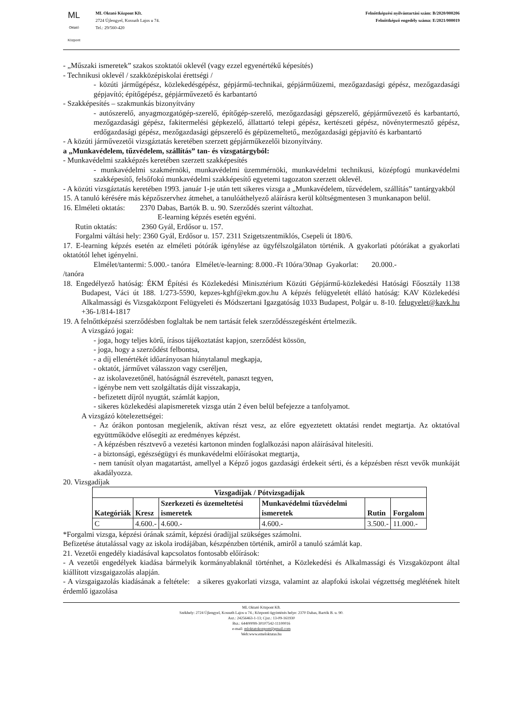ML
Oktató Központ
ML Oktató Központ Kft.
2724 Újlengyel, Kossuth Lajos u 74.
Tel.: 29/560-420
Felnőttképzési nyilvántartási szám: B/2020/000206
Felnőttképző engedély száma: E/2021/000019
- „Műszaki ismeretek” szakos szoktatói oklevél (vagy ezzel egyenértékű képesítés)
- Technikusi oklevél / szakközépiskolai érettségi /
- közúti járműgépész, közlekedésgépész, gépjármű-technikai, gépjárműüzemi, mezőgazdasági gépész, mezőgazdasági gépjavító; építőgépész, gépjárművezető és karbantartó
- Szakképesítés – szakmunkás bizonyítvány
- autószerelő, anyagmozgatógép-szerelő, építőgép-szerelő, mezőgazdasági gépszerelő, gépjárművezető és karbantartó, mezőgazdasági gépész, fakitermelési gépkezelő, állattartó telepi gépész, kertészeti gépész, növénytermesztő gépész, erdőgazdasági gépész, mezőgazdasági gépszerelő és gépüzemeltető„ mezőgazdasági gépjavító és karbantartó
- A közúti járművezetői vizsgáztatás keretében szerzett gépjárműkezelői bizonyítvány.
a „Munkavédelem, tűzvédelem, szállítás” tan- és vizsgatárgyból:
- Munkavédelmi szakképzés keretében szerzett szakképesítés
- munkavédelmi szakmérnöki, munkavédelmi üzemmérnöki, munkavédelmi technikusi, középfogú munkavédelmi szakképesítő, felsőfokú munkavédelmi szakképesítő egyetemi tagozaton szerzett oklevél.
- A közúti vizsgáztatás keretében 1993. január 1-je után tett sikeres vizsga a „Munkavédelem, tűzvédelem, szállítás” tantárgyakból
15. A tanuló kérésére más képzőszervhez átmehet, a tanulóáthelyező aláírásra kerül költségmentesen 3 munkanapon belül.
16. Elméleti oktatás: 2370 Dabas, Bartók B. u. 90. Szerződés szerint változhat.
E-learning képzés esetén egyéni.
Rutin oktatás: 2360 Gyál, Erdősor u. 157.
Forgalmi váltási hely: 2360 Gyál, Erdősor u. 157. 2311 Szigetszentmiklós, Csepeli út 180/6.
17. E-learning képzés esetén az elméleti pótórák igénylése az ügyfélszolgálaton történik. A gyakorlati pótórákat a gyakorlati oktatótól lehet igényelni.
Elmélet/tantermi: 5.000.- tanóra Elmélet/e-learning: 8.000.-Ft 10óra/30nap Gyakorlat: 20.000.-
/tanóra
18. Engedélyező hatóság: ÉKM Építési és Közlekedési Minisztérium Közúti Gépjármű-közlekedési Hatósági Főosztály 1138 Budapest, Váci út 188. 1/273-5590, kepzes-kghf@ekm.gov.hu A képzés felügyeletét ellátó hatóság: KAV Közlekedési Alkalmassági és Vizsgaközpont Felügyeleti és Módszertani Igazgatóság 1033 Budapest, Polgár u. 8-10. felugyelet@kavk.hu +36-1/814-1817
19. A felnőttképzési szerződésben foglaltak be nem tartását felek szerződésszegésként értelmezik.
A vizsgázó jogai:
- joga, hogy teljes körű, írásos tájékoztatást kapjon, szerződést kössön,
- joga, hogy a szerződést felbontsa,
- a díj ellenértékét időarányosan hiánytalanul megkapja,
- oktatót, járművet válasszon vagy cseréljen,
- az iskolavezetőnél, hatóságnál észrevételt, panaszt tegyen,
- igénybe nem vett szolgáltatás díját visszakapja,
- befizetett díjról nyugtát, számlát kapjon,
- sikeres közlekedési alapismeretek vizsga után 2 éven belül befejezze a tanfolyamot.
A vizsgázó kötelezettségei:
- Az órákon pontosan megjelenik, aktívan részt vesz, az előre egyeztetett oktatási rendet megtartja. Az oktatóval együttműködve elősegíti az eredményes képzést.
- A képzésben résztvevő a vezetési kartonon minden foglalkozási napon aláírásával hitelesíti.
- a biztonsági, egészségügyi és munkavédelmi előírásokat megtartja,
- nem tanúsít olyan magatartást, amellyel a Képző jogos gazdasági érdekeit sérti, és a képzésben részt vevők munkáját akadályozza.
20. Vizsgadíjak
| Vizsgadíjak / Pótvizsgadíjak | | | | | |
| --- | --- | --- | --- | --- | --- |
| Kategóriák | Kresz | Szerkezeti és üzemeltetési ismeretek | Munkavédelmi tűzvédelmi ismeretek | Rutin | Forgalom |
| C | 4.600.- | 4.600.- | 4.600.- | 3.500.- | 11.000.- |
*Forgalmi vizsga, képzési órának számít, képzési óradíjjal szükséges számolni.
Befizetése átutalással vagy az iskola irodájában, készpénzben történik, amiről a tanuló számlát kap.
21. Vezetői engedély kiadásával kapcsolatos fontosabb előírások:
- A vezetői engedélyek kiadása bármelyik kormányablaknál történhet, a Közlekedési és Alkalmassági és Vizsgaközpont által kiállított vizsgaigazolás alapján.
- A vizsgaigazolás kiadásának a feltétele: a sikeres gyakorlati vizsga, valamint az alapfokú iskolai végzettség meglétének hitelt érdemlő igazolása
ML Oktató Központ Kft.
Székhely: 2724 Újlengyel, Kossuth Lajos u 74.; Központi ügyintézés helye: 2370 Dabas, Bartók B. u. 90.
Asz.: 24256463-1-13; Cjsz.: 13-09-161930
Bsz.: 64400099-30107542-11100016
e-mail: mloktatokozpont@gmail.com
Web:www.emeloktatas.hu